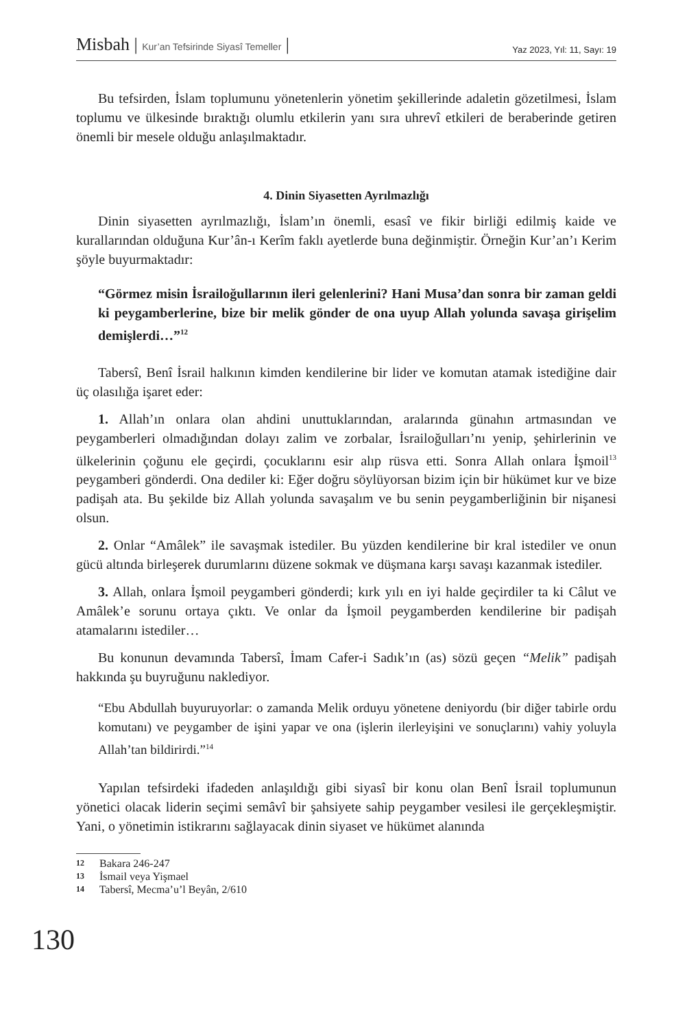Misbah | Kur’an Tefsirinde Siyasî Temeller |
Yaz 2023, Yıl: 11, Sayı: 19
Bu tefsirden, İslam toplumunu yönetenlerin yönetim şekillerinde adaletin gözetilmesi, İslam toplumu ve ülkesinde bıraktığı olumlu etkilerin yanı sıra uhrevî etkileri de beraberinde getiren önemli bir mesele olduğu anlaşılmaktadır.
4. Dinin Siyasetten Ayrılmazlığı
Dinin siyasetten ayrılmazlığı, İslam’ın önemli, esasî ve fikir birliği edilmiş kaide ve kurallarından olduğuna Kur’ân-ı Kerîm faklı ayetlerde buna değinmiştir. Örneğin Kur’an’ı Kerim şöyle buyurmaktadır:
“Görmez misin İsrailoğullarının ileri gelenlerini? Hani Musa’dan sonra bir zaman geldi ki peygamberlerine, bize bir melik gönder de ona uyup Allah yolunda savaşa girişelim demişlerdi…”<sup>12</sup>
Tabersî, Benî İsrail halkının kimden kendilerine bir lider ve komutan atamak istediğine dair üç olasılığa işaret eder:
1. Allah’ın onlara olan ahdini unuttuklarından, aralarında günahın artmasından ve peygamberleri olmadığından dolayı zalim ve zorbalar, İsrailoğulları’nı yenip, şehirlerinin ve ülkelerinin çoğunu ele geçirdi, çocuklarını esir alıp rüsva etti. Sonra Allah onlara İşmoil<sup>13</sup> peygamberi gönderdi. Ona dediler ki: Eğer doğru söylüyorsan bizim için bir hükümet kur ve bize padişah ata. Bu şekilde biz Allah yolunda savaşalım ve bu senin peygamberliğinin bir nişanesi olsun.
2. Onlar “Amâlek” ile savaşmak istediler. Bu yüzden kendilerine bir kral istediler ve onun gücü altında birleşerek durumlarını düzene sokmak ve düşmana karşı savaşı kazanmak istediler.
3. Allah, onlara İşmoil peygamberi gönderdi; kırk yılı en iyi halde geçirdiler ta ki Câlut ve Amâlek’e sorunu ortaya çıktı. Ve onlar da İşmoil peygamberden kendilerine bir padişah atamalarını istediler…
Bu konunun devamında Tabersî, İmam Cafer-i Sadık’ın (as) sözü geçen “Melik” padişah hakkında şu buyruğunu naklediyor.
“Ebu Abdullah buyuruyorlar: o zamanda Melik orduyu yönetene deniyordu (bir diğer tabirle ordu komutanı) ve peygamber de işini yapar ve ona (işlerin ilerleyişini ve sonuçlarını) vahiy yoluyla Allah’tan bildirirdi.”<sup>14</sup>
Yapılan tefsirdeki ifadeden anlaşıldığı gibi siyasî bir konu olan Benî İsrail toplumunun yönetici olacak liderin seçimi semâvî bir şahsiyete sahip peygamber vesilesi ile gerçekleşmiştir. Yani, o yönetimin istikrarını sağlayacak dinin siyaset ve hükümet alanında
12 Bakara 246-247
13 İsmail veya Yişmael
14 Tabersî, Mecma’u’l Beyân, 2/610
130